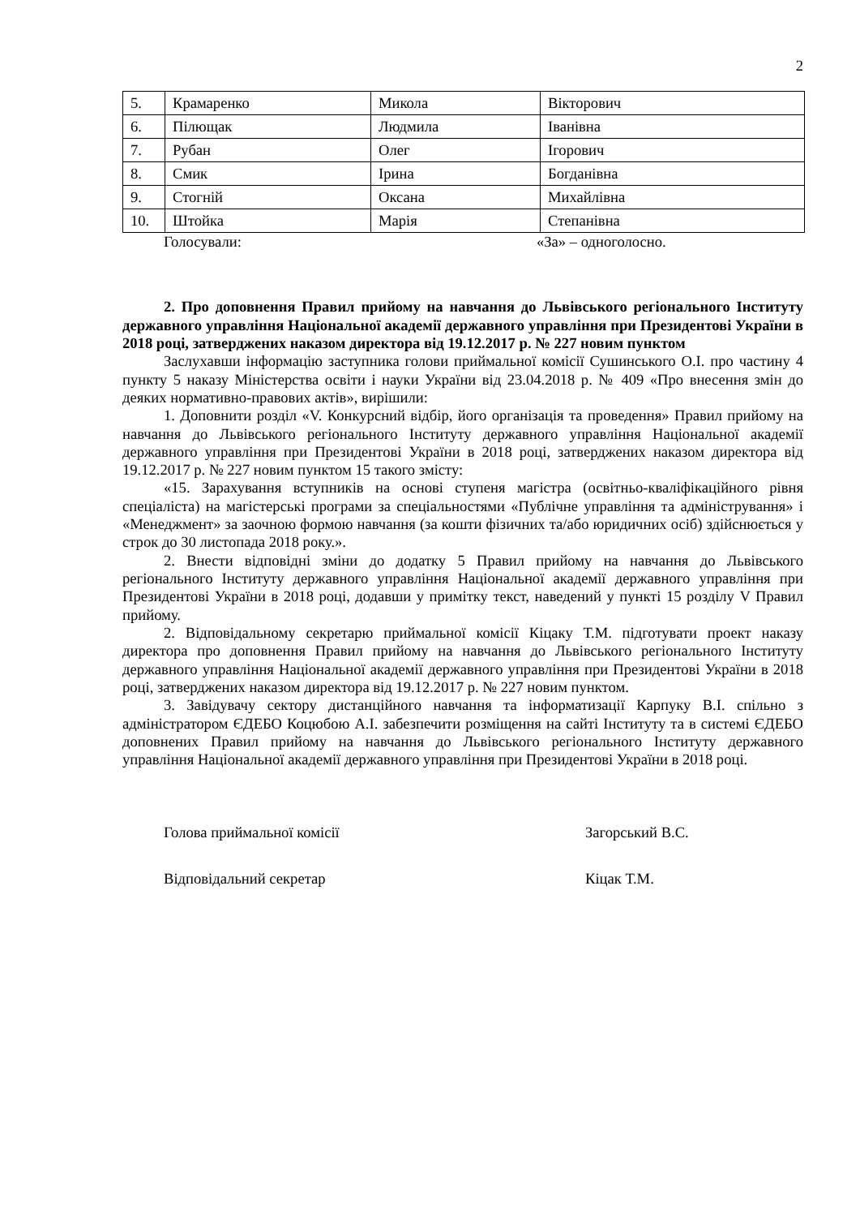2
| 5. | Крамаренко | Микола | Вікторович |
| 6. | Пілющак | Людмила | Іванівна |
| 7. | Рубан | Олег | Ігорович |
| 8. | Смик | Ірина | Богданівна |
| 9. | Стогній | Оксана | Михайлівна |
| 10. | Штойка | Марія | Степанівна |
Голосували: «За» – одноголосно.
2. Про доповнення Правил прийому на навчання до Львівського регіонального Інституту державного управління Національної академії державного управління при Президентові України в 2018 році, затверджених наказом директора від 19.12.2017 р. № 227 новим пунктом
Заслухавши інформацію заступника голови приймальної комісії Сушинського О.І. про частину 4 пункту 5 наказу Міністерства освіти і науки України від 23.04.2018 р. № 409 «Про внесення змін до деяких нормативно-правових актів», вирішили:
1. Доповнити розділ «V. Конкурсний відбір, його організація та проведення» Правил прийому на навчання до Львівського регіонального Інституту державного управління Національної академії державного управління при Президентові України в 2018 році, затверджених наказом директора від 19.12.2017 р. № 227 новим пунктом 15 такого змісту:
«15. Зарахування вступників на основі ступеня магістра (освітньо-кваліфікаційного рівня спеціаліста) на магістерські програми за спеціальностями «Публічне управління та адміністрування» і «Менеджмент» за заочною формою навчання (за кошти фізичних та/або юридичних осіб) здійснюється у строк до 30 листопада 2018 року.».
2. Внести відповідні зміни до додатку 5 Правил прийому на навчання до Львівського регіонального Інституту державного управління Національної академії державного управління при Президентові України в 2018 році, додавши у примітку текст, наведений у пункті 15 розділу V Правил прийому.
2. Відповідальному секретарю приймальної комісії Кіцаку Т.М. підготувати проект наказу директора про доповнення Правил прийому на навчання до Львівського регіонального Інституту державного управління Національної академії державного управління при Президентові України в 2018 році, затверджених наказом директора від 19.12.2017 р. № 227 новим пунктом.
3. Завідувачу сектору дистанційного навчання та інформатизації Карпуку В.І. спільно з адміністратором ЄДЕБО Коцюбою А.І. забезпечити розміщення на сайті Інституту та в системі ЄДЕБО доповнених Правил прийому на навчання до Львівського регіонального Інституту державного управління Національної академії державного управління при Президентові України в 2018 році.
Голова приймальної комісії Загорський В.С.
Відповідальний секретар Кіцак Т.М.